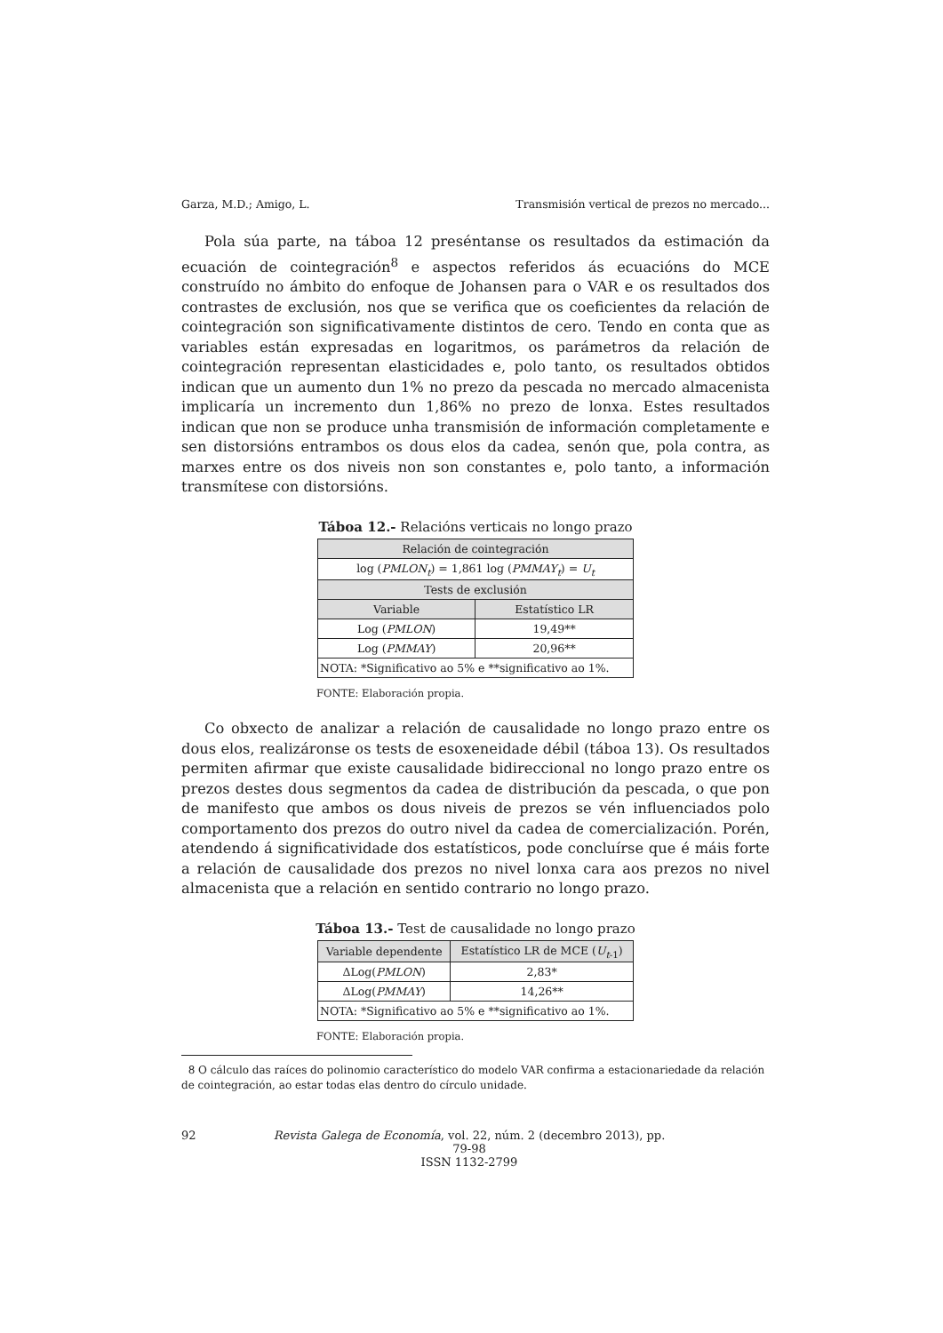Garza, M.D.; Amigo, L. Transmisión vertical de prezos no mercado...
Pola súa parte, na táboa 12 preséntanse os resultados da estimación da ecuación de cointegración<sup>8</sup> e aspectos referidos ás ecuacións do MCE construído no ámbito do enfoque de Johansen para o VAR e os resultados dos contrastes de exclusión, nos que se verifica que os coeficientes da relación de cointegración son significativamente distintos de cero. Tendo en conta que as variables están expresadas en logaritmos, os parámetros da relación de cointegración representan elasticidades e, polo tanto, os resultados obtidos indican que un aumento dun 1% no prezo da pescada no mercado almacenista implicaría un incremento dun 1,86% no prezo de lonxa. Estes resultados indican que non se produce unha transmisión de información completamente e sen distorsións entrambos os dous elos da cadea, senón que, pola contra, as marxes entre os dos niveis non son constantes e, polo tanto, a información transmítese con distorsións.
Táboa 12.- Relacións verticais no longo prazo
| Relación de cointegración | |
| --- | --- |
| log ( PMLON<sub>t</sub> ) = 1,861 log ( PMMAY<sub>t</sub> ) = U<sub>t</sub> | |
| Tests de exclusión | |
| Variable | Estatístico LR |
| Log ( PMLON ) | 19,49** |
| Log ( PMMAY ) | 20,96** |
| NOTA: *Significativo ao 5% e **significativo ao 1%. | |
FONTE: Elaboración propia.
Co obxecto de analizar a relación de causalidade no longo prazo entre os dous elos, realizáronse os tests de esoxeneidade débil (táboa 13). Os resultados permiten afirmar que existe causalidade bidireccional no longo prazo entre os prezos destes dous segmentos da cadea de distribución da pescada, o que pon de manifesto que ambos os dous niveis de prezos se vén influenciados polo comportamento dos prezos do outro nivel da cadea de comercialización. Porén, atendendo á significatividade dos estatísticos, pode concluírse que é máis forte a relación de causalidade dos prezos no nivel lonxa cara aos prezos no nivel almacenista que a relación en sentido contrario no longo prazo.
Táboa 13.- Test de causalidade no longo prazo
| Variable dependente | Estatístico LR de MCE ( U<sub>t</sub><sub>-1</sub>) |
| --- | --- |
| ΔLog( PMLON ) | 2,83* |
| ΔLog( PMMAY ) | 14,26** |
| NOTA: *Significativo ao 5% e **significativo ao 1%. | |
FONTE: Elaboración propia.
8 O cálculo das raíces do polinomio característico do modelo VAR confirma a estacionariedade da relación de cointegración, ao estar todas elas dentro do círculo unidade.
92 Revista Galega de Economía, vol. 22, núm. 2 (decembro 2013), pp. 79-98
ISSN 1132-2799